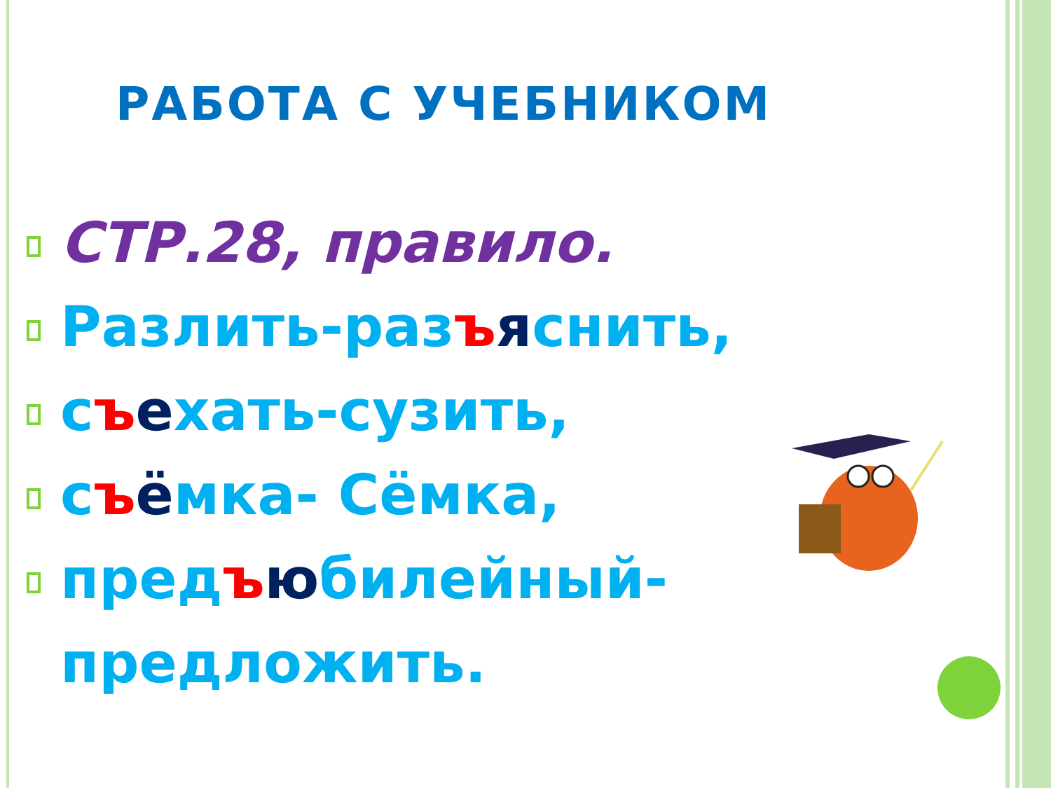РАБОТА С УЧЕБНИКОМ
СТР.28, правило.
Разлить-разъяснить,
съехать-сузить,
съёмка- Сёмка,
предъюбилейный-
предложить.